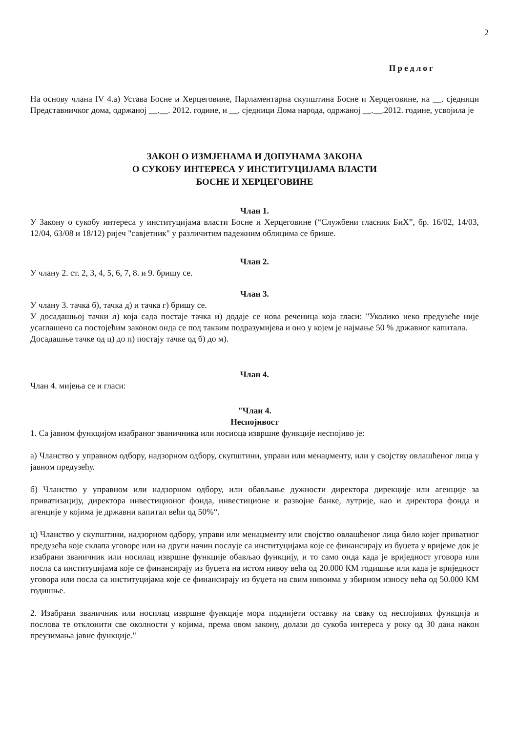2
Предлог
На основу члана IV 4.а) Устава Босне и Херцеговине, Парламентарна скупштина Босне и Херцеговине, на __. сједници Представничког дома, одржаној __.__. 2012. године, и __. сједници Дома народа, одржаној __.__.2012. године, усвојила је
ЗАКОН О ИЗМЈЕНАМА И ДОПУНАМА ЗАКОНА
О СУКОБУ ИНТЕРЕСА У ИНСТИТУЦИЈАМА ВЛАСТИ
БОСНЕ И ХЕРЦЕГОВИНЕ
Члан 1.
У Закону о сукобу интереса у институцијама власти Босне и Херцеговине (“Службени гласник БиХ”, бр. 16/02, 14/03, 12/04, 63/08 и 18/12) ријеч "савјетник" у различитим падежним облицима се брише.
Члан 2.
У члану 2. ст. 2, 3, 4, 5, 6, 7, 8. и 9. бришу се.
Члан 3.
У члану 3. тачка б), тачка д) и тачка г) бришу се.
У досадашњој тачки л) која сада постаје тачка и) додаје се нова реченица која гласи: "Уколико неко предузеће није усаглашено са постојећим законом онда се под таквим подразумијева и оно у којем је најмање 50 % државног капитала.
Досадашње тачке од ц) до п) постају тачке од б) до м).
Члан 4.
Члан 4. мијења се и гласи:
"Члан 4.
Неспојивост
1. Са јавном функцијом изабраног званичника или носиоца извршне функције неспојиво је:
а) Чланство у управном одбору, надзорном одбору, скупштини, управи или менаџменту, или у својству овлашћеног лица у јавном предузећу.
б) Чланство у управном или надзорном одбору, или обављање дужности директора дирекције или агенције за приватизацију, директора инвестиционог фонда, инвестиционе и развојне банке, лутрије, као и директора фонда и агенције у којима је државни капитал већи од 50%“.
ц) Чланство у скупштини, надзорном одбору, управи или менаџменту или својство овлашћеног лица било којег приватног предузећа које склапа уговоре или на други начин послује са институцијама које се финансирају из буџета у вријеме док је изабрани званичник или носилац извршне функције обављао функцију, и то само онда када је вриједност уговора или посла са институцијама које се финансирају из буџета на истом нивоу већа од 20.000 КМ годишње или када је вриједност уговора или посла са институцијама које се финансирају из буџета на свим нивоима у збирном износу већа од 50.000 КМ годишње.
2. Изабрани званичник или носилац извршне функције мора поднијети оставку на сваку од неспојивих функција и послова те отклонити све околности у којима, према овом закону, долази до сукоба интереса у року од 30 дана након преузимања јавне функције."